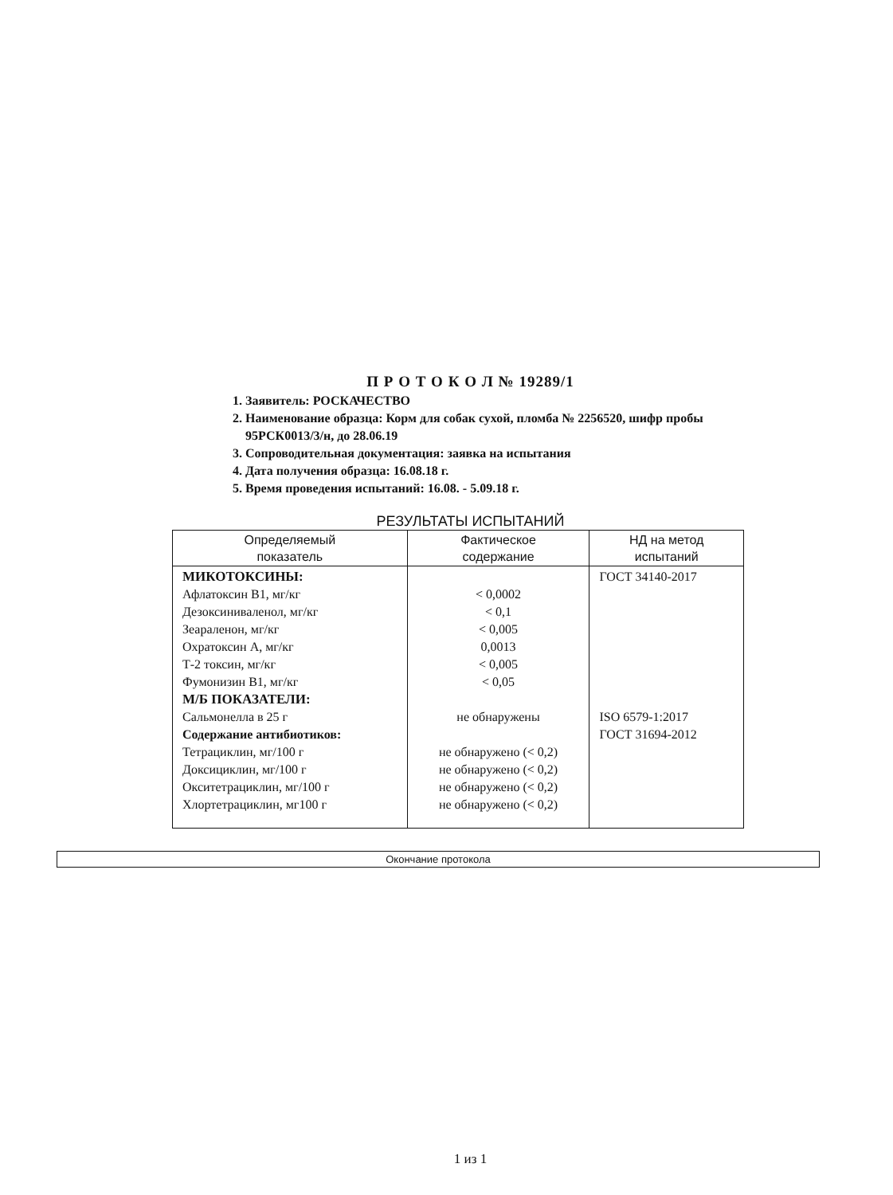П Р О Т О К О Л № 19289/1
1. Заявитель: РОСКАЧЕСТВО
2. Наименование образца: Корм для собак сухой, пломба № 2256520, шифр пробы 95РСК0013/3/н, до 28.06.19
3. Сопроводительная документация: заявка на испытания
4. Дата получения образца: 16.08.18 г.
5. Время проведения испытаний: 16.08. - 5.09.18 г.
РЕЗУЛЬТАТЫ ИСПЫТАНИЙ
| Определяемый показатель | Фактическое содержание | НД на метод испытаний |
| --- | --- | --- |
| МИКОТОКСИНЫ: Афлатоксин В1, мг/кг Дезоксиниваленол, мг/кг Зеараленон, мг/кг Охратоксин А, мг/кг Т-2 токсин, мг/кг Фумонизин В1, мг/кг М/Б ПОКАЗАТЕЛИ: Сальмонелла в 25 г Содержание антибиотиков: Тетрациклин, мг/100 г Доксициклин, мг/100 г Окситетрациклин, мг/100 г Хлортетрациклин, мг100 г | < 0,0002 < 0,1 < 0,005 0,0013 < 0,005 < 0,05 не обнаружены не обнаружено (< 0,2) не обнаружено (< 0,2) не обнаружено (< 0,2) не обнаружено (< 0,2) | ГОСТ 34140-2017 ISO 6579-1:2017 ГОСТ 31694-2012 |
Окончание протокола
1 из 1